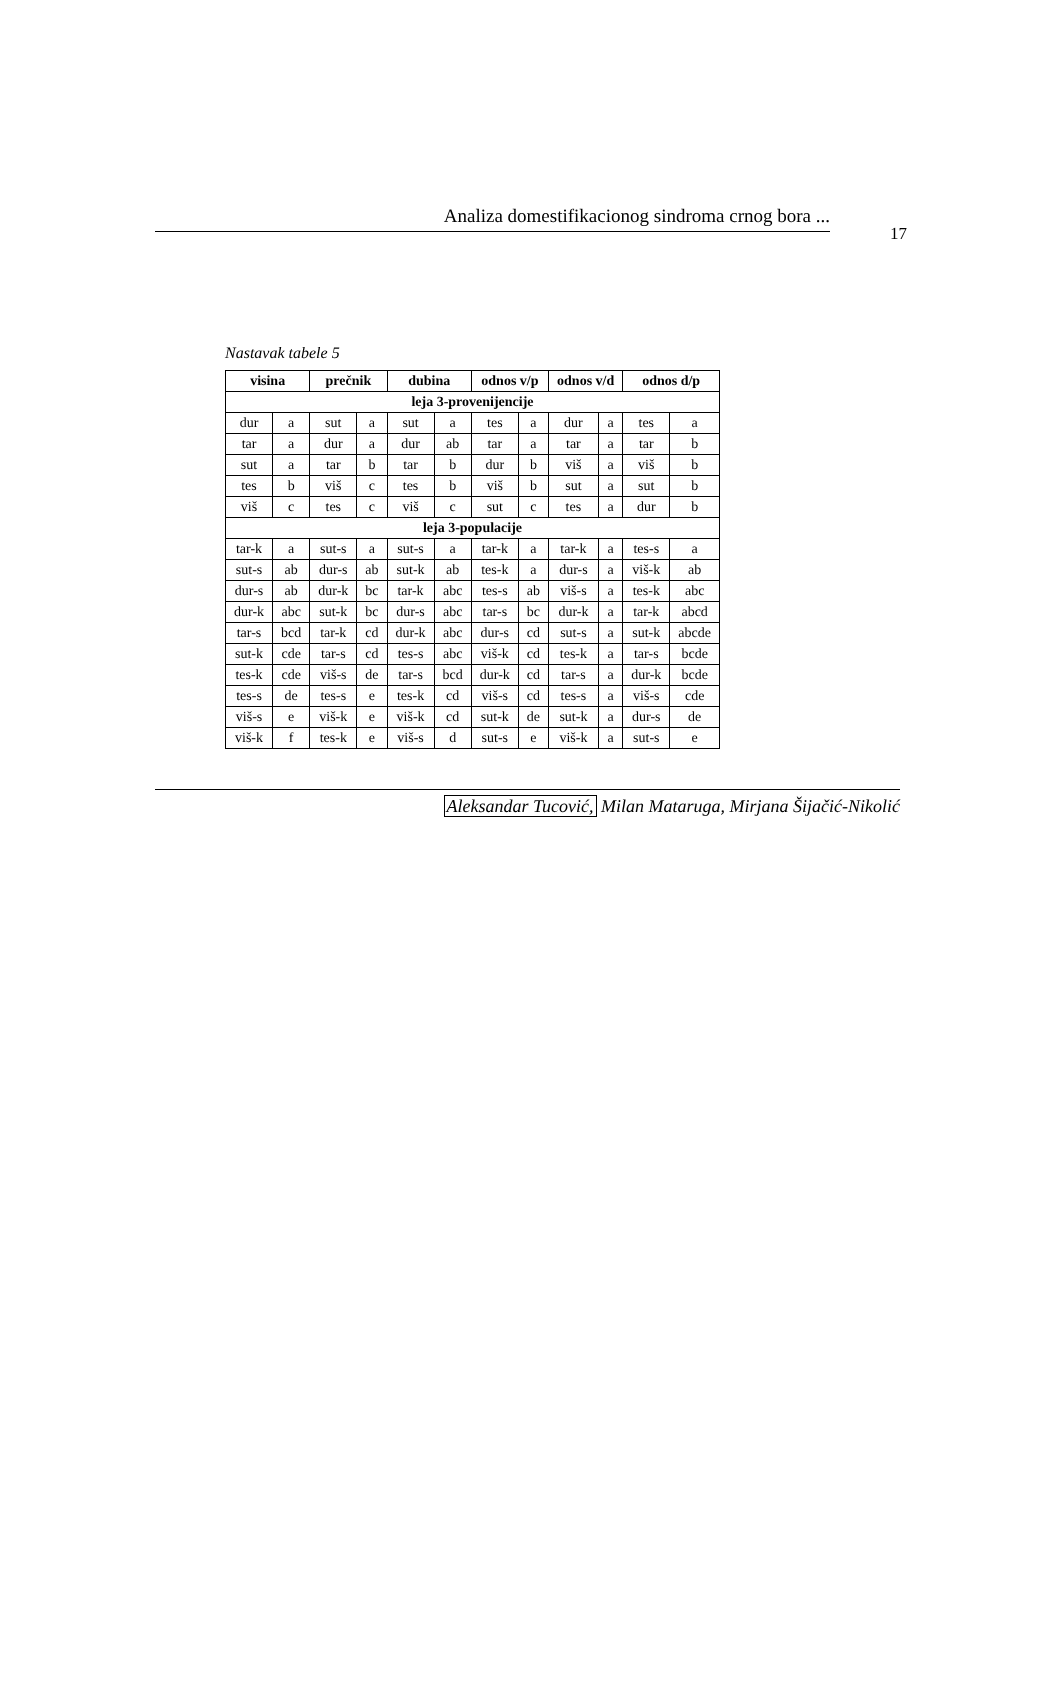Analiza domestifikacionog sindroma crnog bora ...
17
Nastavak tabele 5
| visina | | prečnik | | dubina | | odnos v/p | | odnos v/d | | odnos d/p | |
| --- | --- | --- | --- | --- | --- | --- | --- | --- | --- | --- | --- |
| leja 3-provenijencije | | | | | | | | | | | |
| dur | a | sut | a | sut | a | tes | a | dur | a | tes | a |
| tar | a | dur | a | dur | ab | tar | a | tar | a | tar | b |
| sut | a | tar | b | tar | b | dur | b | viš | a | viš | b |
| tes | b | viš | c | tes | b | viš | b | sut | a | sut | b |
| viš | c | tes | c | viš | c | sut | c | tes | a | dur | b |
| leja 3-populacije | | | | | | | | | | | |
| tar-k | a | sut-s | a | sut-s | a | tar-k | a | tar-k | a | tes-s | a |
| sut-s | ab | dur-s | ab | sut-k | ab | tes-k | a | dur-s | a | viš-k | ab |
| dur-s | ab | dur-k | bc | tar-k | abc | tes-s | ab | viš-s | a | tes-k | abc |
| dur-k | abc | sut-k | bc | dur-s | abc | tar-s | bc | dur-k | a | tar-k | abcd |
| tar-s | bcd | tar-k | cd | dur-k | abc | dur-s | cd | sut-s | a | sut-k | abcde |
| sut-k | cde | tar-s | cd | tes-s | abc | viš-k | cd | tes-k | a | tar-s | bcde |
| tes-k | cde | viš-s | de | tar-s | bcd | dur-k | cd | tar-s | a | dur-k | bcde |
| tes-s | de | tes-s | e | tes-k | cd | viš-s | cd | tes-s | a | viš-s | cde |
| viš-s | e | viš-k | e | viš-k | cd | sut-k | de | sut-k | a | dur-s | de |
| viš-k | f | tes-k | e | viš-s | d | sut-s | e | viš-k | a | sut-s | e |
Aleksandar Tucović, Milan Mataruga, Mirjana Šijačić-Nikolić